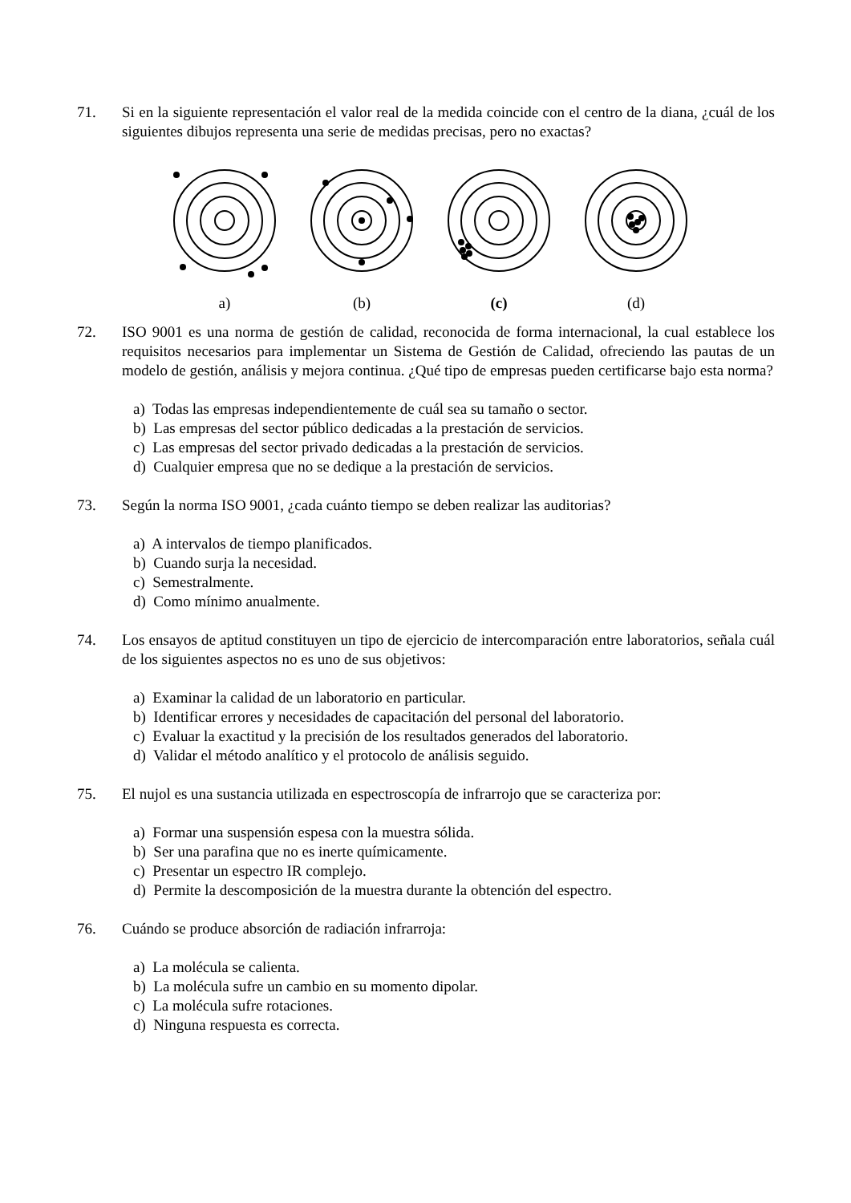71. Si en la siguiente representación el valor real de la medida coincide con el centro de la diana, ¿cuál de los siguientes dibujos representa una serie de medidas precisas, pero no exactas?
a) (b) (c) (d)
72. ISO 9001 es una norma de gestión de calidad, reconocida de forma internacional, la cual establece los requisitos necesarios para implementar un Sistema de Gestión de Calidad, ofreciendo las pautas de un modelo de gestión, análisis y mejora continua. ¿Qué tipo de empresas pueden certificarse bajo esta norma?
a) Todas las empresas independientemente de cuál sea su tamaño o sector.
b) Las empresas del sector público dedicadas a la prestación de servicios.
c) Las empresas del sector privado dedicadas a la prestación de servicios.
d) Cualquier empresa que no se dedique a la prestación de servicios.
73. Según la norma ISO 9001, ¿cada cuánto tiempo se deben realizar las auditorias?
a) A intervalos de tiempo planificados.
b) Cuando surja la necesidad.
c) Semestralmente.
d) Como mínimo anualmente.
74. Los ensayos de aptitud constituyen un tipo de ejercicio de intercomparación entre laboratorios, señala cuál de los siguientes aspectos no es uno de sus objetivos:
a) Examinar la calidad de un laboratorio en particular.
b) Identificar errores y necesidades de capacitación del personal del laboratorio.
c) Evaluar la exactitud y la precisión de los resultados generados del laboratorio.
d) Validar el método analítico y el protocolo de análisis seguido.
75. El nujol es una sustancia utilizada en espectroscopía de infrarrojo que se caracteriza por:
a) Formar una suspensión espesa con la muestra sólida.
b) Ser una parafina que no es inerte químicamente.
c) Presentar un espectro IR complejo.
d) Permite la descomposición de la muestra durante la obtención del espectro.
76. Cuándo se produce absorción de radiación infrarroja:
a) La molécula se calienta.
b) La molécula sufre un cambio en su momento dipolar.
c) La molécula sufre rotaciones.
d) Ninguna respuesta es correcta.